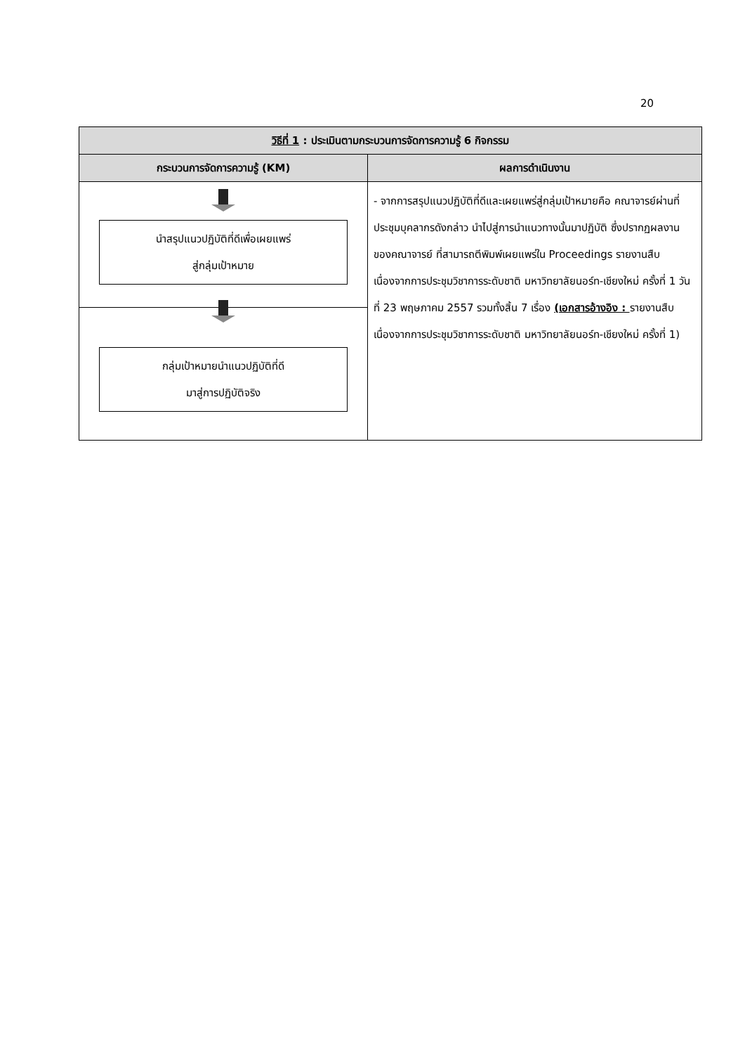20
| วิธีที่ 1 : ประเมินตามกระบวนการจัดการความรู้ 6 กิจกรรม | |
| --- | --- |
| กระบวนการจัดการความรู้ (KM) | ผลการดำเนินงาน |
| นำสรุปแนวปฏิบัติที่ดีเพื่อเผยแพร่ สู่กลุ่มเป้าหมาย กลุ่มเป้าหมายนำแนวปฏิบัติที่ดี มาสู่การปฏิบัติจริง | - จากการสรุปแนวปฏิบัติที่ดีและเผยแพร่สู่กลุ่มเป้าหมายคือ คณาจารย์ผ่านที่ประชุมบุคลากรดังกล่าว นำไปสู่การนำแนวทางนั้นมาปฏิบัติ ซึ่งปรากฏผลงานของคณาจารย์ ที่สามารถตีพิมพ์เผยแพร่ใน Proceedings รายงานสืบเนื่องจากการประชุมวิชาการระดับชาติ มหาวิทยาลัยนอร์ท-เชียงใหม่ ครั้งที่ 1 วันที่ 23 พฤษภาคม 2557 รวมทั้งสิ้น 7 เรื่อง (เอกสารอ้างอิง : รายงานสืบเนื่องจากการประชุมวิชาการระดับชาติ มหาวิทยาลัยนอร์ท-เชียงใหม่ ครั้งที่ 1) |